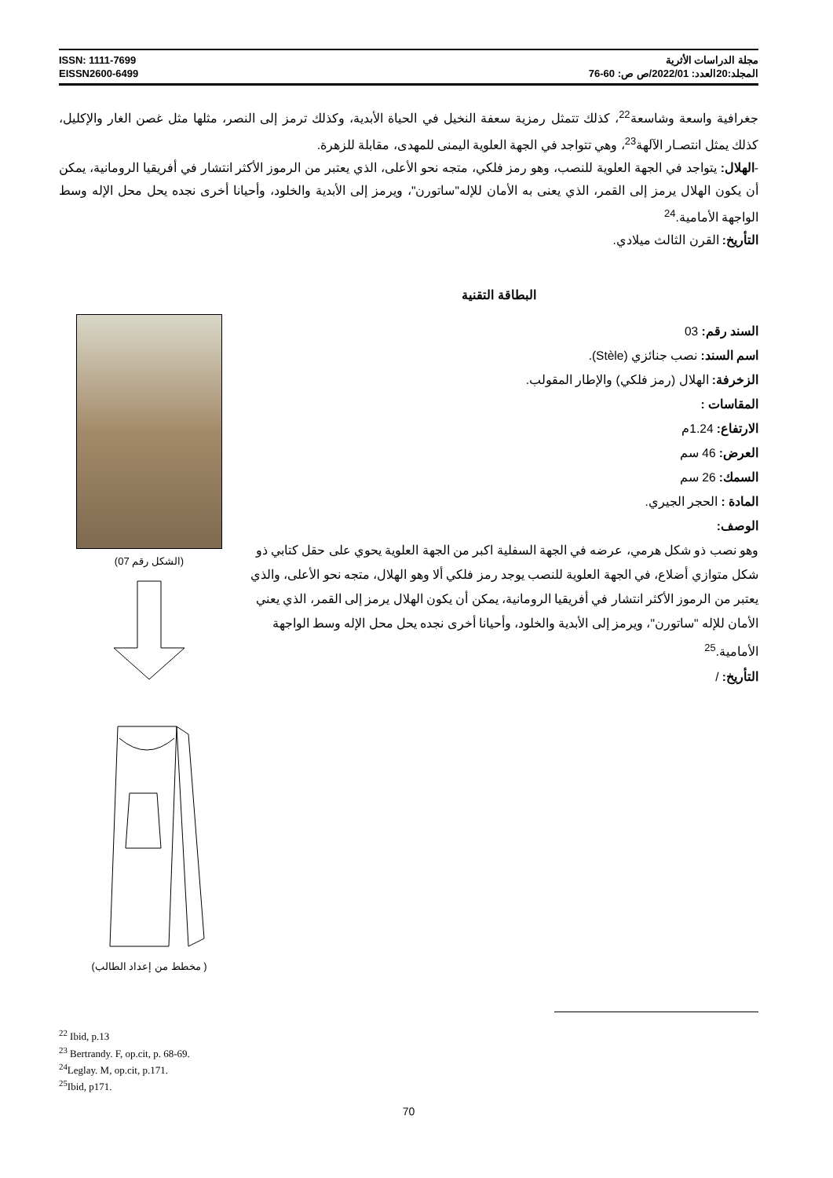ISSN: 1111-7699
EISSN2600-6499
مجلة الدراسات الأثرية
المجلد:20العدد: 2022/01/ص ص: 60-76
جغرافية واسعة وشاسعة<sup>22</sup>، كذلك تتمثل رمزية سعفة النخيل في الحياة الأبدية، وكذلك ترمز إلى النصر، مثلها مثل غصن الغار والإكليل، كذلك يمثل انتصـار الآلهة<sup>23</sup>، وهي تتواجد في الجهة العلوية اليمنى للمهدى، مقابلة للزهرة.
-الهلال: يتواجد في الجهة العلوية للنصب، وهو رمز فلكي، متجه نحو الأعلى، الذي يعتبر من الرموز الأكثر انتشار في أفريقيا الرومانية، يمكن أن يكون الهلال يرمز إلى القمر، الذي يعنى به الأمان للإله"ساتورن"، ويرمز إلى الأبدية والخلود، وأحيانا أخرى نجده يحل محل الإله وسط الواجهة الأمامية.<sup>24</sup>
التأريخ: القرن الثالث ميلادي.
البطاقة التقنية
السند رقم: 03
اسم السند: نصب جنائزي (Stèle).
الزخرفة: الهلال (رمز فلكي) والإطار المقولب.
المقاسات :
الارتفاع: 1.24م
العرض: 46 سم
السمك: 26 سم
المادة : الحجر الجيري.
الوصف:
وهو نصب ذو شكل هرمي، عرضه في الجهة السفلية اكبر من الجهة العلوية يحوي على حقل كتابي ذو شكل متوازي أضلاع، في الجهة العلوية للنصب يوجد رمز فلكي ألا وهو الهلال، متجه نحو الأعلى، والذي يعتبر من الرموز الأكثر انتشار في أفريقيا الرومانية، يمكن أن يكون الهلال يرمز إلى القمر، الذي يعني الأمان للإله "ساتورن"، ويرمز إلى الأبدية والخلود، وأحيانا أخرى نجده يحل محل الإله وسط الواجهة الأمامية.<sup>25</sup>
التأريخ: /
(الشكل رقم 07)
( مخطط من إعداد الطالب)
<sup>22</sup> Ibid, p.13
<sup>23</sup> Bertrandy. F, op.cit, p. 68-69.
<sup>24</sup> Leglay. M, op.cit, p.171.
<sup>25</sup> Ibid, p171.
70